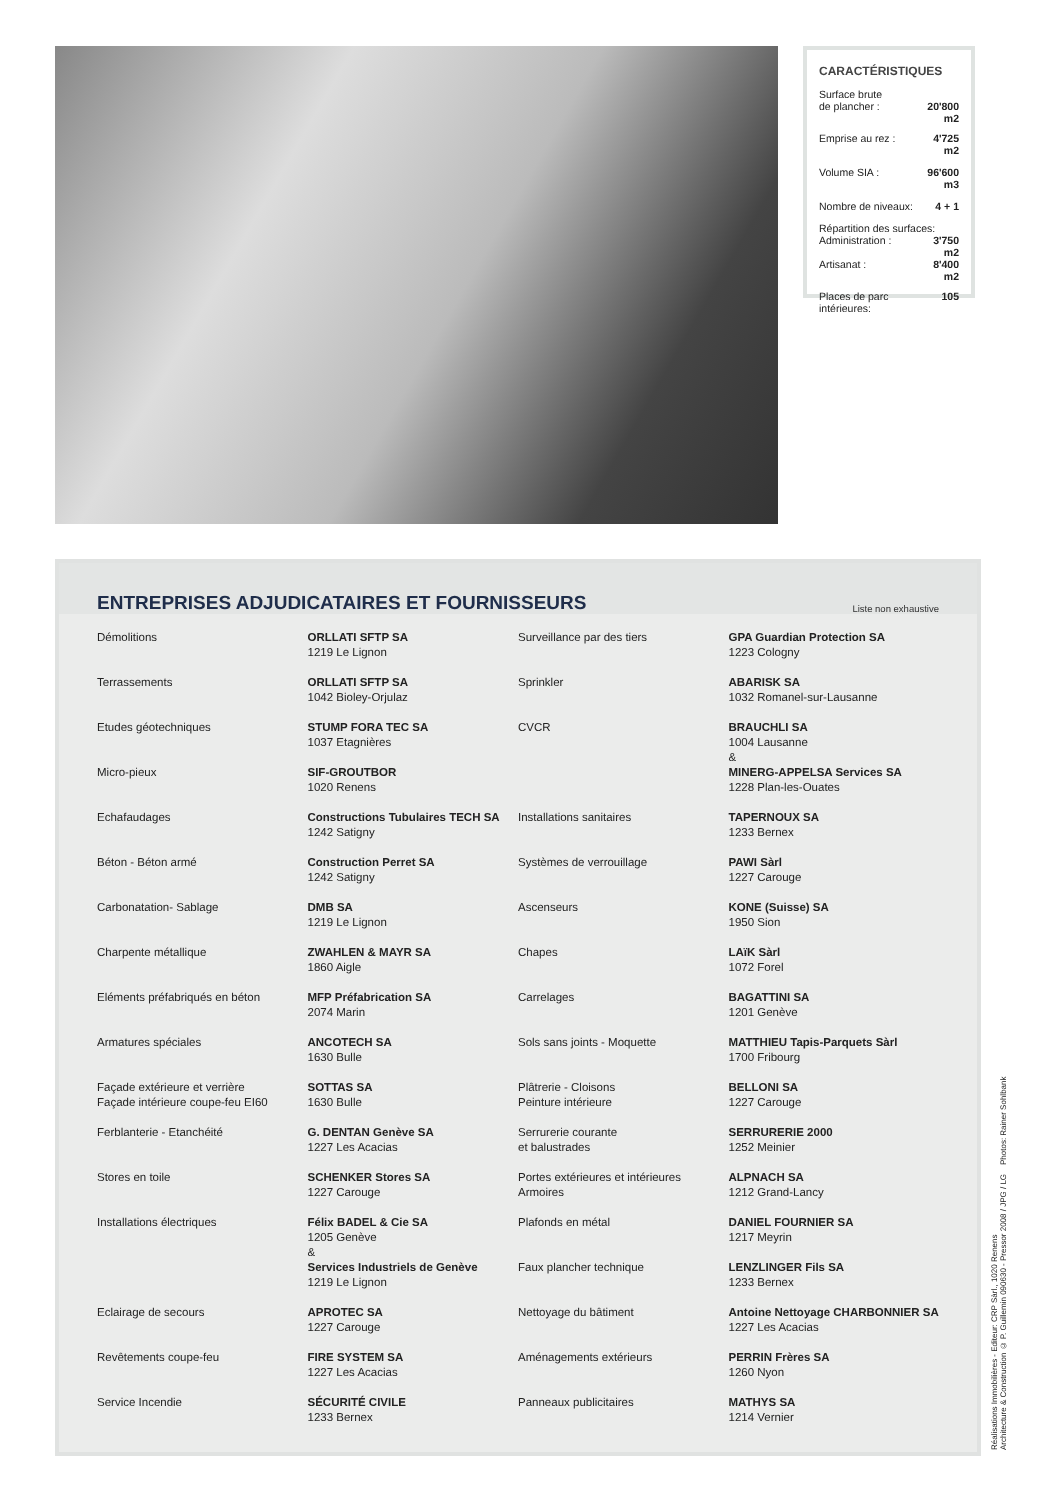CARACTÉRISTIQUES
| Surface brute de plancher : | 20'800 m2 |
| Emprise au rez : | 4'725 m2 |
| Volume SIA : | 96'600 m3 |
| Nombre de niveaux: | 4 + 1 |
| Répartition des surfaces: | |
| Administration : | 3'750 m2 |
| Artisanat : | 8'400 m2 |
| Places de parc intérieures: | 105 |
ENTREPRISES ADJUDICATAIRES ET FOURNISSEURS Liste non exhaustive
| Démolitions | ORLLATI SFTP SA 1219 Le Lignon |
| Terrassements | ORLLATI SFTP SA 1042 Bioley-Orjulaz |
| Etudes géotechniques | STUMP FORA TEC SA 1037 Etagnières |
| Micro-pieux | SIF-GROUTBOR 1020 Renens |
| Echafaudages | Constructions Tubulaires TECH SA 1242 Satigny |
| Béton - Béton armé | Construction Perret SA 1242 Satigny |
| Carbonatation- Sablage | DMB SA 1219 Le Lignon |
| Charpente métallique | ZWAHLEN & MAYR SA 1860 Aigle |
| Eléments préfabriqués en béton | MFP Préfabrication SA 2074 Marin |
| Armatures spéciales | ANCOTECH SA 1630 Bulle |
| Façade extérieure et verrière Façade intérieure coupe-feu EI60 | SOTTAS SA 1630 Bulle |
| Ferblanterie - Etanchéité | G. DENTAN Genève SA 1227 Les Acacias |
| Stores en toile | SCHENKER Stores SA 1227 Carouge |
| Installations électriques | Félix BADEL & Cie SA 1205 Genève & Services Industriels de Genève 1219 Le Lignon |
| Eclairage de secours | APROTEC SA 1227 Carouge |
| Revêtements coupe-feu | FIRE SYSTEM SA 1227 Les Acacias |
| Service Incendie | SÉCURITÉ CIVILE 1233 Bernex |
| Surveillance par des tiers | GPA Guardian Protection SA 1223 Cologny |
| Sprinkler | ABARISK SA 1032 Romanel-sur-Lausanne |
| CVCR | BRAUCHLI SA 1004 Lausanne & MINERG-APPELSA Services SA 1228 Plan-les-Ouates |
| Installations sanitaires | TAPERNOUX SA 1233 Bernex |
| Systèmes de verrouillage | PAWI Sàrl 1227 Carouge |
| Ascenseurs | KONE (Suisse) SA 1950 Sion |
| Chapes | LAïK Sàrl 1072 Forel |
| Carrelages | BAGATTINI SA 1201 Genève |
| Sols sans joints - Moquette | MATTHIEU Tapis-Parquets Sàrl 1700 Fribourg |
| Plâtrerie - Cloisons Peinture intérieure | BELLONI SA 1227 Carouge |
| Serrurerie courante et balustrades | SERRURERIE 2000 1252 Meinier |
| Portes extérieures et intérieures Armoires | ALPNACH SA 1212 Grand-Lancy |
| Plafonds en métal | DANIEL FOURNIER SA 1217 Meyrin |
| Faux plancher technique | LENZLINGER Fils SA 1233 Bernex |
| Nettoyage du bâtiment | Antoine Nettoyage CHARBONNIER SA 1227 Les Acacias |
| Aménagements extérieurs | PERRIN Frères SA 1260 Nyon |
| Panneaux publicitaires | MATHYS SA 1214 Vernier |
Réalisations Immobilières - Editeur: CRP Sàrl., 1020 Renens
Architecture & Construction © P. Guillemin 090630 - Pressor 2008 / JPG / LG Photos: Rainer Sohlbank